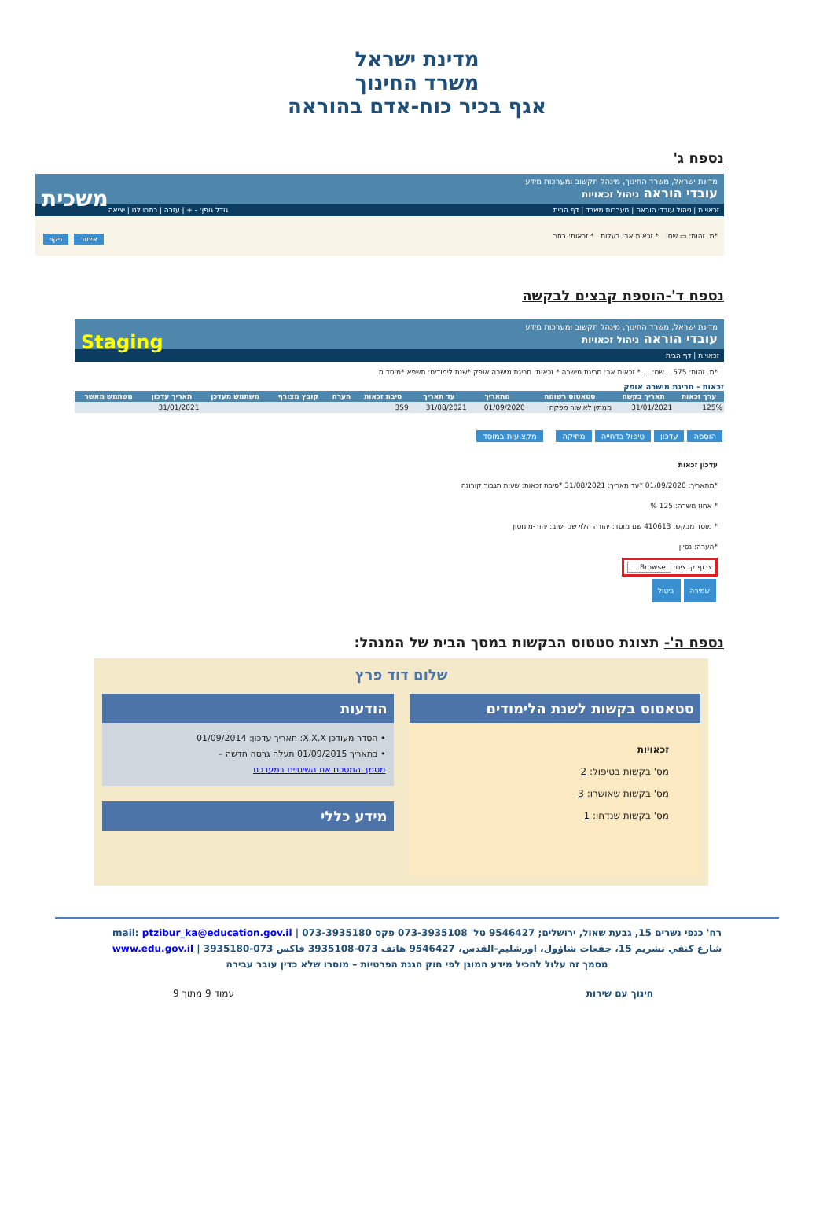מדינת ישראל
משרד החינוך
אגף בכיר כוח-אדם בהוראה
נספח ג'
מדינת ישראל, משרד החינוך, מינהל תקשוב ומערכות מידע
עובדי הוראה ניהול זכאויות משכית
זכאויות | ניהול עובדי הוראה | מערכות משרד | דף הבית גודל גופן: - + | עזרה | כתבו לנו | יציאה
*מ. זהות: ▭ שם: * זכאות אב: בעלות * זכאות: בחר איתור ניקוי
נספח ד'-הוספת קבצים לבקשה
מדינת ישראל, משרד החינוך, מינהל תקשוב ומערכות מידע
עובדי הוראה ניהול זכאויות Staging
זכאויות | דף הבית
*מ. זהות: 575... שם: ... * זכאות אב: חריגת מישרה * זכאות: חריגת מישרה אופק *שנת לימודים: תשפא *מוסד מ
זכאות - חריגת מישרה אופק
| ערך זכאות | תאריך בקשה | סטאטוס רשומה | מתאריך | עד תאריך | סיבת זכאות | הערה | קובץ מצורף | משתמש מעדכן | תאריך עדכון | משתמש מאשר |
| --- | --- | --- | --- | --- | --- | --- | --- | --- | --- | --- |
| 125% | 31/01/2021 | ממתין לאישור מפקח | 01/09/2020 | 31/08/2021 | 359 | | | | 31/01/2021 | |
הוספה עדכון טיפול בדחייה מחיקה מקצועות במוסד
עדכון זכאות
*מתאריך: 01/09/2020 *עד תאריך: 31/08/2021 *סיבת זכאות: שעות תגבור קורונה
* אחוז משרה: 125 %
* מוסד מבקש: 410613 שם מוסד: יהודה הלוי שם ישוב: יהוד-מונוסון
*הערה: נסיון
צרוף קבצים: Browse...
שמירה ביטול
נספח ה'- תצוגת סטטוס הבקשות במסך הבית של המנהל:
שלום דוד פרץ
סטאטוס בקשות לשנת הלימודים
זכאויות
מס' בקשות בטיפול: 2
מס' בקשות שאושרו: 3
מס' בקשות שנדחו: 1
הודעות
• הסדר מעודכן X.X.X: תאריך עדכון: 01/09/2014
• בתאריך 01/09/2015 תעלה גרסה חדשה –
מסמך המסכם את השינויים במערכת
מידע כללי
רח' כנפי נשרים 15, גבעת שאול, ירושלים; 9546427 טל' 073-3935108 פקס 073-3935180 | mail: ptzibur_ka@education.gov.il
شارع كنفي نشريم 15، جفعات شاؤول، اورشليم-القدس، 9546427 هاتف 073-3935108 فاكس 073-3935180 | www.edu.gov.il
מסמך זה עלול להכיל מידע המוגן לפי חוק הגנת הפרטיות – מוסרו שלא כדין עובר עבירה
חינוך עם שירות עמוד 9 מתוך 9